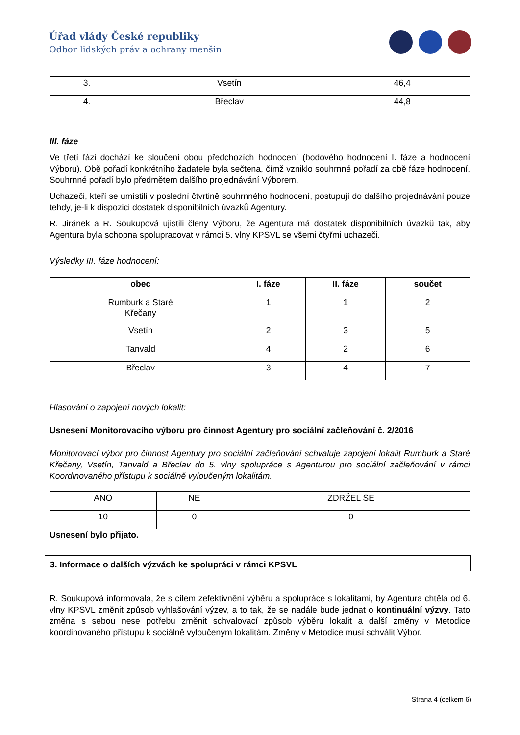Úřad vlády České republiky
Odbor lidských práv a ochrany menšin
| 3. | Vsetín | 46,4 |
| 4. | Břeclav | 44,8 |
III. fáze
Ve třetí fázi dochází ke sloučení obou předchozích hodnocení (bodového hodnocení I. fáze a hodnocení Výboru). Obě pořadí konkrétního žadatele byla sečtena, čímž vzniklo souhrnné pořadí za obě fáze hodnocení. Souhrnné pořadí bylo předmětem dalšího projednávání Výborem.
Uchazeči, kteří se umístili v poslední čtvrtině souhrnného hodnocení, postupují do dalšího projednávání pouze tehdy, je-li k dispozici dostatek disponibilních úvazků Agentury.
R. Jiránek a R. Soukupová ujistili členy Výboru, že Agentura má dostatek disponibilních úvazků tak, aby Agentura byla schopna spolupracovat v rámci 5. vlny KPSVL se všemi čtyřmi uchazeči.
Výsledky III. fáze hodnocení:
| obec | I. fáze | II. fáze | součet |
| --- | --- | --- | --- |
| Rumburk a Staré Křečany | 1 | 1 | 2 |
| Vsetín | 2 | 3 | 5 |
| Tanvald | 4 | 2 | 6 |
| Břeclav | 3 | 4 | 7 |
Hlasování o zapojení nových lokalit:
Usnesení Monitorovacího výboru pro činnost Agentury pro sociální začleňování č. 2/2016
Monitorovací výbor pro činnost Agentury pro sociální začleňování schvaluje zapojení lokalit Rumburk a Staré Křečany, Vsetín, Tanvald a Břeclav do 5. vlny spolupráce s Agenturou pro sociální začleňování v rámci Koordinovaného přístupu k sociálně vyloučeným lokalitám.
| ANO | NE | ZDRŽEL SE |
| 10 | 0 | 0 |
Usnesení bylo přijato.
3. Informace o dalších výzvách ke spolupráci v rámci KPSVL
R. Soukupová informovala, že s cílem zefektivnění výběru a spolupráce s lokalitami, by Agentura chtěla od 6. vlny KPSVL změnit způsob vyhlašování výzev, a to tak, že se nadále bude jednat o kontinuální výzvy. Tato změna s sebou nese potřebu změnit schvalovací způsob výběru lokalit a další změny v Metodice koordinovaného přístupu k sociálně vyloučeným lokalitám. Změny v Metodice musí schválit Výbor.
Strana 4 (celkem 6)